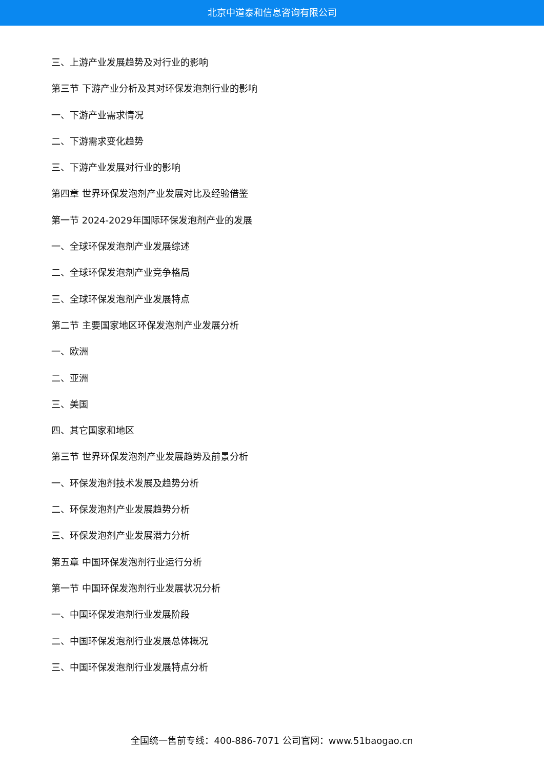北京中道泰和信息咨询有限公司
三、上游产业发展趋势及对行业的影响
第三节 下游产业分析及其对环保发泡剂行业的影响
一、下游产业需求情况
二、下游需求变化趋势
三、下游产业发展对行业的影响
第四章 世界环保发泡剂产业发展对比及经验借鉴
第一节 2024-2029年国际环保发泡剂产业的发展
一、全球环保发泡剂产业发展综述
二、全球环保发泡剂产业竞争格局
三、全球环保发泡剂产业发展特点
第二节 主要国家地区环保发泡剂产业发展分析
一、欧洲
二、亚洲
三、美国
四、其它国家和地区
第三节 世界环保发泡剂产业发展趋势及前景分析
一、环保发泡剂技术发展及趋势分析
二、环保发泡剂产业发展趋势分析
三、环保发泡剂产业发展潜力分析
第五章 中国环保发泡剂行业运行分析
第一节 中国环保发泡剂行业发展状况分析
一、中国环保发泡剂行业发展阶段
二、中国环保发泡剂行业发展总体概况
三、中国环保发泡剂行业发展特点分析
全国统一售前专线：400-886-7071 公司官网：www.51baogao.cn